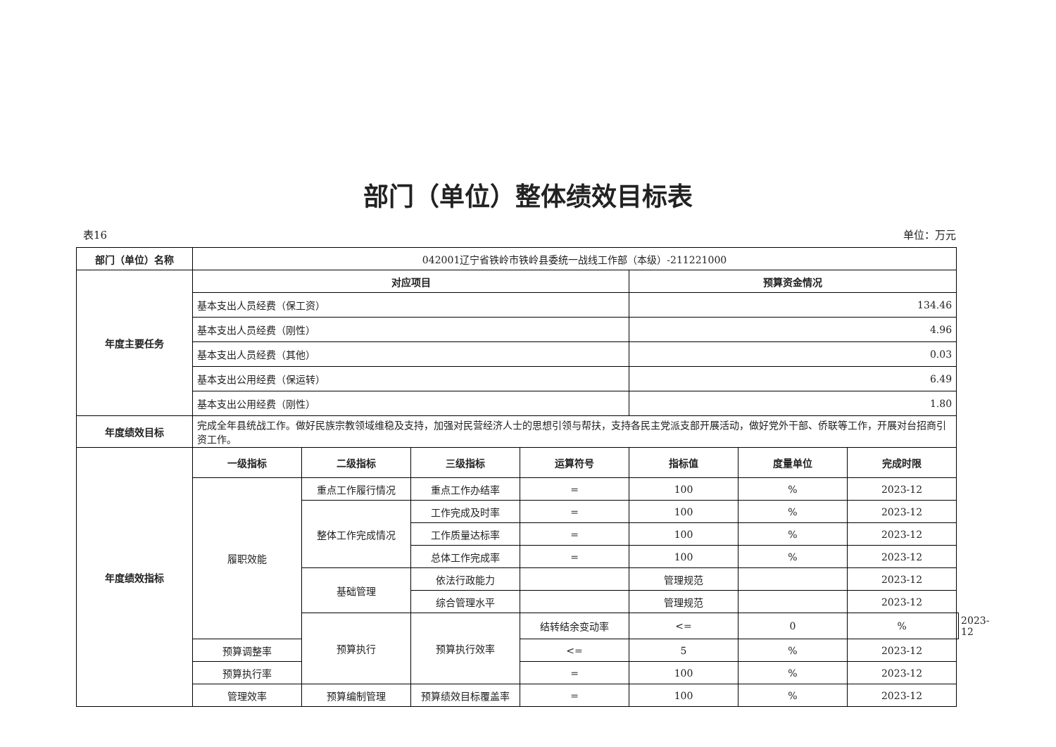部门（单位）整体绩效目标表
表16 单位：万元
| 部门（单位）名称 | 042001辽宁省铁岭市铁岭县委统一战线工作部（本级）-211221000 | | | | | | | |
| 年度主要任务 | 对应项目 | | | | 预算资金情况 | | | |
| | 基本支出人员经费（保工资） | | | | 134.46 | | | |
| | 基本支出人员经费（刚性） | | | | 4.96 | | | |
| | 基本支出人员经费（其他） | | | | 0.03 | | | |
| | 基本支出公用经费（保运转） | | | | 6.49 | | | |
| | 基本支出公用经费（刚性） | | | | 1.80 | | | |
| 年度绩效目标 | 完成全年县统战工作。做好民族宗教领域维稳及支持，加强对民营经济人士的思想引领与帮扶，支持各民主党派支部开展活动，做好党外干部、侨联等工作，开展对台招商引资工作。 | | | | | | | |
| 年度绩效指标 | 一级指标 | 二级指标 | 三级指标 | 运算符号 | 指标值 | 度量单位 | 完成时限 | |
| | 履职效能 | 重点工作履行情况 | 重点工作办结率 | = | 100 | % | 2023-12 | |
| | | 整体工作完成情况 | 工作完成及时率 | = | 100 | % | 2023-12 | |
| | | | 工作质量达标率 | = | 100 | % | 2023-12 | |
| | | | 总体工作完成率 | = | 100 | % | 2023-12 | |
| | | 基础管理 | 依法行政能力 | | 管理规范 | | 2023-12 | |
| | | | 综合管理水平 | | 管理规范 | | 2023-12 | |
| | | 预算执行 | 预算执行效率 | 结转结余变动率 | <= | 0 | % | 2023-12 |
| | 预算调整率 | | | <= | 5 | % | 2023-12 | |
| | 预算执行率 | | | = | 100 | % | 2023-12 | |
| | 管理效率 | 预算编制管理 | 预算绩效目标覆盖率 | = | 100 | % | 2023-12 | |